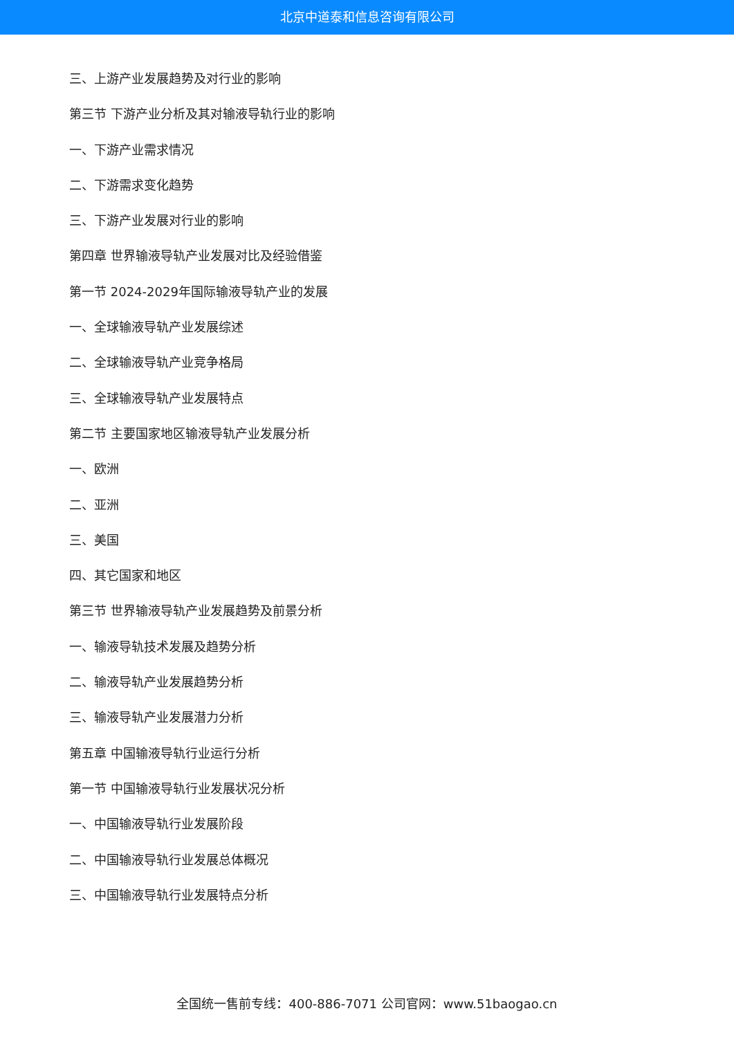北京中道泰和信息咨询有限公司
三、上游产业发展趋势及对行业的影响
第三节 下游产业分析及其对输液导轨行业的影响
一、下游产业需求情况
二、下游需求变化趋势
三、下游产业发展对行业的影响
第四章 世界输液导轨产业发展对比及经验借鉴
第一节 2024-2029年国际输液导轨产业的发展
一、全球输液导轨产业发展综述
二、全球输液导轨产业竞争格局
三、全球输液导轨产业发展特点
第二节 主要国家地区输液导轨产业发展分析
一、欧洲
二、亚洲
三、美国
四、其它国家和地区
第三节 世界输液导轨产业发展趋势及前景分析
一、输液导轨技术发展及趋势分析
二、输液导轨产业发展趋势分析
三、输液导轨产业发展潜力分析
第五章 中国输液导轨行业运行分析
第一节 中国输液导轨行业发展状况分析
一、中国输液导轨行业发展阶段
二、中国输液导轨行业发展总体概况
三、中国输液导轨行业发展特点分析
全国统一售前专线：400-886-7071 公司官网：www.51baogao.cn